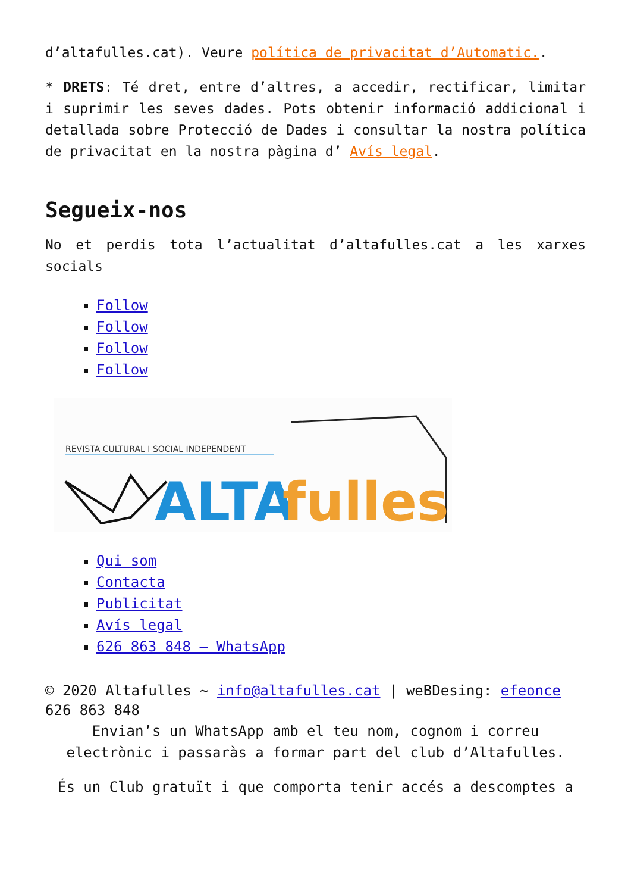d’altafulles.cat). Veure política de privacitat d’Automatic..
* DRETS: Té dret, entre d’altres, a accedir, rectificar, limitar i suprimir les seves dades. Pots obtenir informació addicional i detallada sobre Protecció de Dades i consultar la nostra política de privacitat en la nostra pàgina d’ Avís legal.
Segueix-nos
No et perdis tota l’actualitat d’altafulles.cat a les xarxes socials
Follow
Follow
Follow
Follow
REVISTA CULTURAL I SOCIAL INDEPENDENT
ALTA
fulles
Qui som
Contacta
Publicitat
Avís legal
626 863 848 – WhatsApp
© 2020 Altafulles ~ info@altafulles.cat | weBDesing: efeonce
626 863 848
Envian’s un WhatsApp amb el teu nom, cognom i correu electrònic i passaràs a formar part del club d’Altafulles.
És un Club gratuït i que comporta tenir accés a descomptes a